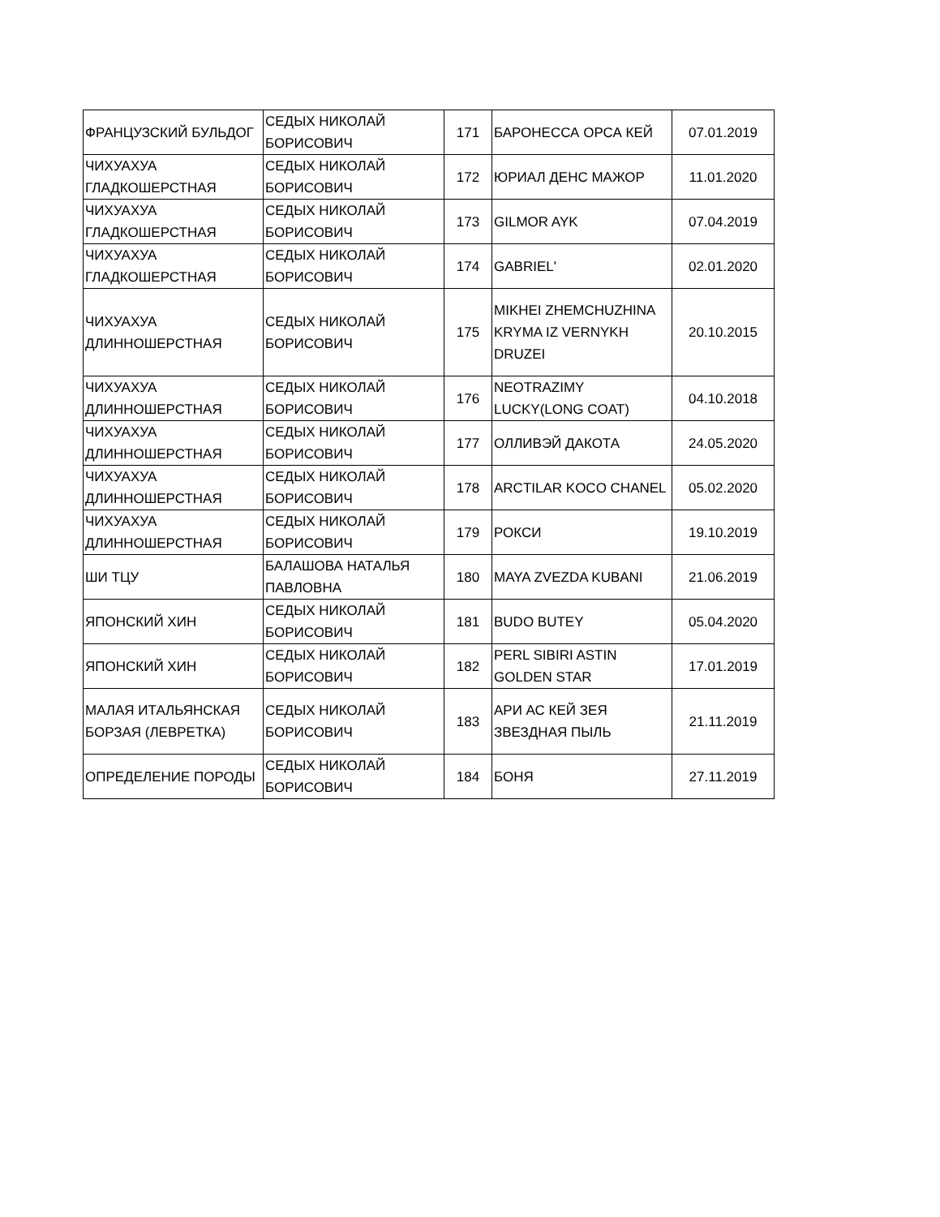| ФРАНЦУЗСКИЙ БУЛЬДОГ | СЕДЫХ НИКОЛАЙ БОРИСОВИЧ | 171 | БАРОНЕССА ОРСА КЕЙ | 07.01.2019 |
| ЧИХУАХУА ГЛАДКОШЕРСТНАЯ | СЕДЫХ НИКОЛАЙ БОРИСОВИЧ | 172 | ЮРИАЛ ДЕНС МАЖОР | 11.01.2020 |
| ЧИХУАХУА ГЛАДКОШЕРСТНАЯ | СЕДЫХ НИКОЛАЙ БОРИСОВИЧ | 173 | GILMOR AYK | 07.04.2019 |
| ЧИХУАХУА ГЛАДКОШЕРСТНАЯ | СЕДЫХ НИКОЛАЙ БОРИСОВИЧ | 174 | GABRIEL' | 02.01.2020 |
| ЧИХУАХУА ДЛИННОШЕРСТНАЯ | СЕДЫХ НИКОЛАЙ БОРИСОВИЧ | 175 | MIKHEI ZHEMCHUZHINA KRYMA IZ VERNYKH DRUZEI | 20.10.2015 |
| ЧИХУАХУА ДЛИННОШЕРСТНАЯ | СЕДЫХ НИКОЛАЙ БОРИСОВИЧ | 176 | NEOTRAZIMY LUCKY(LONG COAT) | 04.10.2018 |
| ЧИХУАХУА ДЛИННОШЕРСТНАЯ | СЕДЫХ НИКОЛАЙ БОРИСОВИЧ | 177 | ОЛЛИВЭЙ ДАКОТА | 24.05.2020 |
| ЧИХУАХУА ДЛИННОШЕРСТНАЯ | СЕДЫХ НИКОЛАЙ БОРИСОВИЧ | 178 | ARCTILAR KOCO CHANEL | 05.02.2020 |
| ЧИХУАХУА ДЛИННОШЕРСТНАЯ | СЕДЫХ НИКОЛАЙ БОРИСОВИЧ | 179 | РОКСИ | 19.10.2019 |
| ШИ ТЦУ | БАЛАШОВА НАТАЛЬЯ ПАВЛОВНА | 180 | MAYA ZVEZDA KUBANI | 21.06.2019 |
| ЯПОНСКИЙ ХИН | СЕДЫХ НИКОЛАЙ БОРИСОВИЧ | 181 | BUDO BUTEY | 05.04.2020 |
| ЯПОНСКИЙ ХИН | СЕДЫХ НИКОЛАЙ БОРИСОВИЧ | 182 | PERL SIBIRI ASTIN GOLDEN STAR | 17.01.2019 |
| МАЛАЯ ИТАЛЬЯНСКАЯ БОРЗАЯ (ЛЕВРЕТКА) | СЕДЫХ НИКОЛАЙ БОРИСОВИЧ | 183 | АРИ АС КЕЙ ЗЕЯ ЗВЕЗДНАЯ ПЫЛЬ | 21.11.2019 |
| ОПРЕДЕЛЕНИЕ ПОРОДЫ | СЕДЫХ НИКОЛАЙ БОРИСОВИЧ | 184 | БОНЯ | 27.11.2019 |